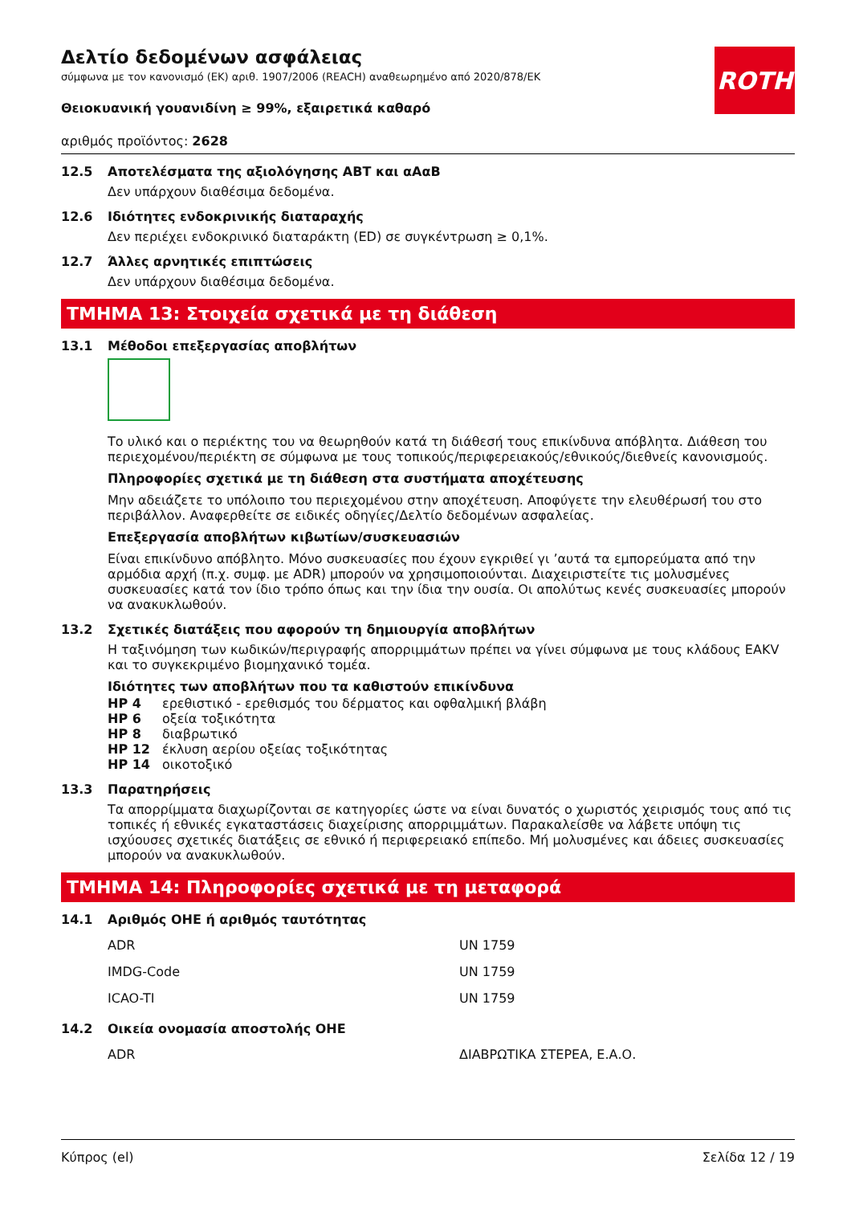ROTH
Δελτίο δεδομένων ασφάλειας
σύμφωνα με τον κανονισμό (ΕΚ) αριθ. 1907/2006 (REACH) αναθεωρημένο από 2020/878/ΕΚ
Θειοκυανική γουανιδίνη ≥ 99%, εξαιρετικά καθαρό
αριθμός προϊόντος: 2628
12.5 Αποτελέσματα της αξιολόγησης ΑΒΤ και αΑαΒ
Δεν υπάρχουν διαθέσιμα δεδομένα.
12.6 Ιδιότητες ενδοκρινικής διαταραχής
Δεν περιέχει ενδοκρινικό διαταράκτη (ED) σε συγκέντρωση ≥ 0,1%.
12.7 Άλλες αρνητικές επιπτώσεις
Δεν υπάρχουν διαθέσιμα δεδομένα.
ΤΜΗΜΑ 13: Στοιχεία σχετικά με τη διάθεση
13.1 Μέθοδοι επεξεργασίας αποβλήτων
Το υλικό και ο περιέκτης του να θεωρηθούν κατά τη διάθεσή τους επικίνδυνα απόβλητα. Διάθεση του περιεχομένου/περιέκτη σε σύμφωνα με τους τοπικούς/περιφερειακούς/εθνικούς/διεθνείς κανονισμούς.
Πληροφορίες σχετικά με τη διάθεση στα συστήματα αποχέτευσης
Μην αδειάζετε το υπόλοιπο του περιεχομένου στην αποχέτευση. Αποφύγετε την ελευθέρωσή του στο περιβάλλον. Αναφερθείτε σε ειδικές οδηγίες/Δελτίο δεδομένων ασφαλείας.
Επεξεργασία αποβλήτων κιβωτίων/συσκευασιών
Είναι επικίνδυνο απόβλητο. Μόνο συσκευασίες που έχουν εγκριθεί γι ’αυτά τα εμπορεύματα από την αρμόδια αρχή (π.χ. συμφ. με ADR) μπορούν να χρησιμοποιούνται. Διαχειριστείτε τις μολυσμένες συσκευασίες κατά τον ίδιο τρόπο όπως και την ίδια την ουσία. Οι απολύτως κενές συσκευασίες μπορούν να ανακυκλωθούν.
13.2 Σχετικές διατάξεις που αφορούν τη δημιουργία αποβλήτων
Η ταξινόμηση των κωδικών/περιγραφής απορριμμάτων πρέπει να γίνει σύμφωνα με τους κλάδους EAKV και το συγκεκριμένο βιομηχανικό τομέα.
Ιδιότητες των αποβλήτων που τα καθιστούν επικίνδυνα
| HP 4 | ερεθιστικό - ερεθισμός του δέρματος και οφθαλμική βλάβη |
| HP 6 | οξεία τοξικότητα |
| HP 8 | διαβρωτικό |
| HP 12 | έκλυση αερίου οξείας τοξικότητας |
| HP 14 | οικοτοξικό |
13.3 Παρατηρήσεις
Τα απορρίμματα διαχωρίζονται σε κατηγορίες ώστε να είναι δυνατός ο χωριστός χειρισμός τους από τις τοπικές ή εθνικές εγκαταστάσεις διαχείρισης απορριμμάτων. Παρακαλείσθε να λάβετε υπόψη τις ισχύουσες σχετικές διατάξεις σε εθνικό ή περιφερειακό επίπεδο. Μή μολυσμένες και άδειες συσκευασίες μπορούν να ανακυκλωθούν.
ΤΜΗΜΑ 14: Πληροφορίες σχετικά με τη μεταφορά
14.1 Αριθμός ΟΗΕ ή αριθμός ταυτότητας
| ADR | UN 1759 |
| IMDG-Code | UN 1759 |
| ICAO-TI | UN 1759 |
14.2 Οικεία ονομασία αποστολής ΟΗΕ
| ADR | ΔΙΑΒΡΩΤΙΚΑ ΣΤΕΡΕΑ, Ε.Α.Ο. |
Κύπρος (el) Σελίδα 12 / 19